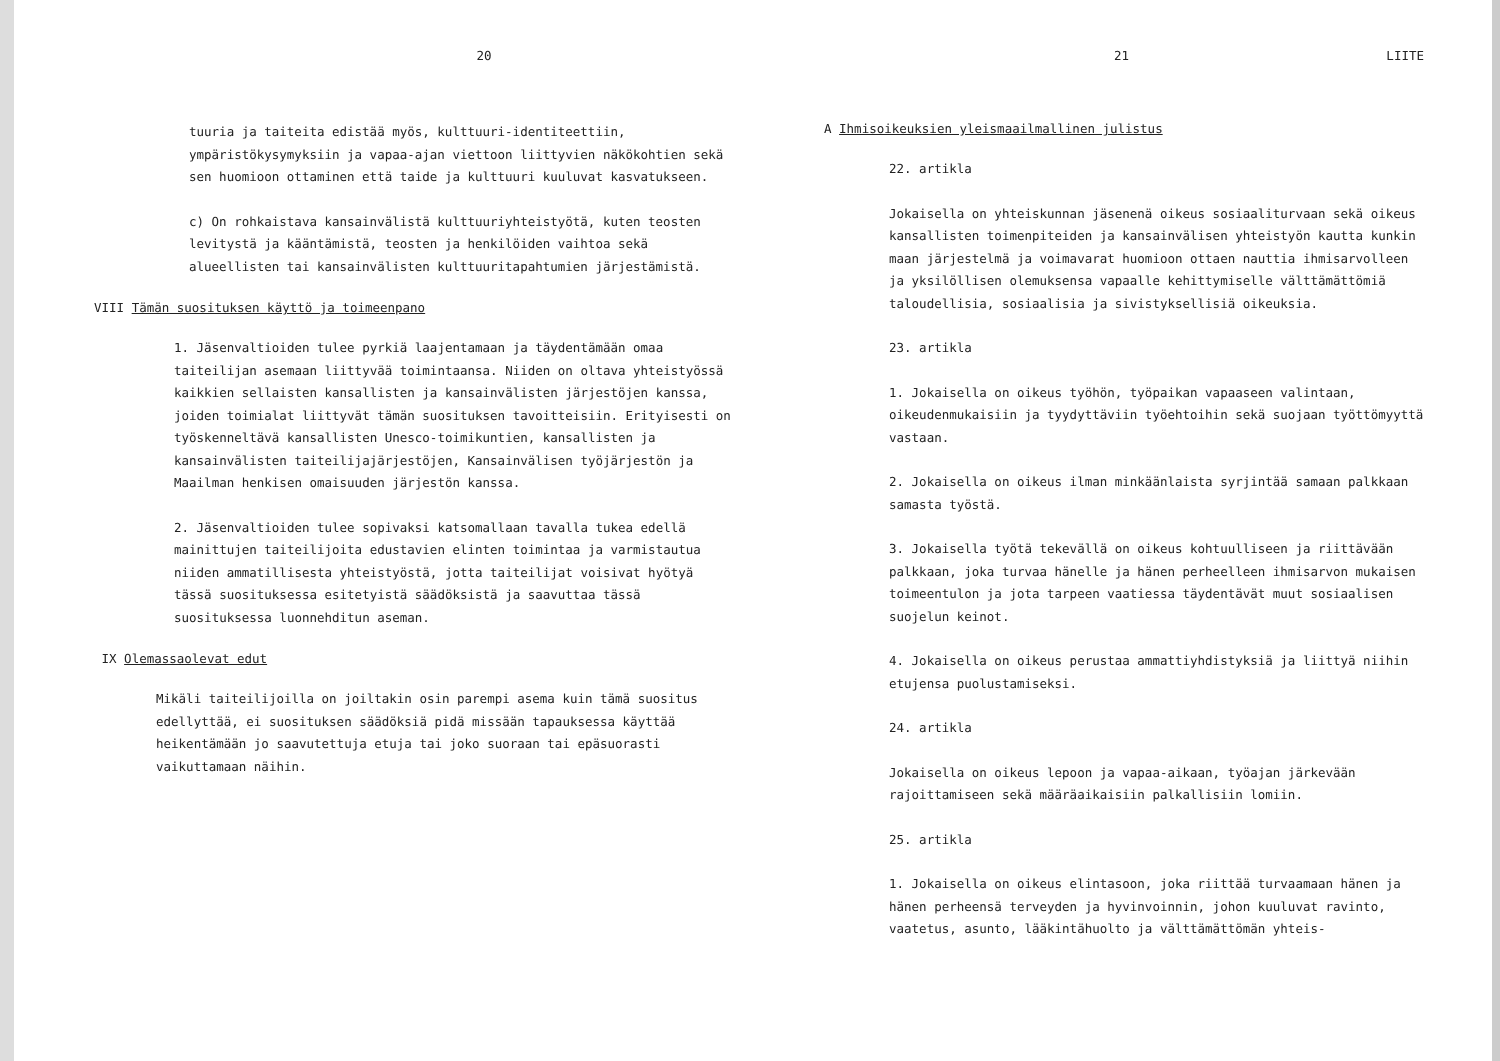20
tuuria ja taiteita edistää myös, kulttuuri-identiteettiin, ympäristökysymyksiin ja vapaa-ajan viettoon liittyvien näkökohtien sekä sen huomioon ottaminen että taide ja kulttuuri kuuluvat kasvatukseen.
c) On rohkaistava kansainvälistä kulttuuriyhteistyötä, kuten teosten levitystä ja kääntämistä, teosten ja henkilöiden vaihtoa sekä alueellisten tai kansainvälisten kulttuuritapahtumien järjestämistä.
VIII Tämän suosituksen käyttö ja toimeenpano
1. Jäsenvaltioiden tulee pyrkiä laajentamaan ja täydentämään omaa taiteilijan asemaan liittyvää toimintaansa. Niiden on oltava yhteistyössä kaikkien sellaisten kansallisten ja kansainvälisten järjestöjen kanssa, joiden toimialat liittyvät tämän suosituksen tavoitteisiin. Erityisesti on työskenneltävä kansallisten Unesco-toimikuntien, kansallisten ja kansainvälisten taiteilijajärjestöjen, Kansainvälisen työjärjestön ja Maailman henkisen omaisuuden järjestön kanssa.
2. Jäsenvaltioiden tulee sopivaksi katsomallaan tavalla tukea edellä mainittujen taiteilijoita edustavien elinten toimintaa ja varmistautua niiden ammatillisesta yhteistyöstä, jotta taiteilijat voisivat hyötyä tässä suosituksessa esitetyistä säädöksistä ja saavuttaa tässä suosituksessa luonnehditun aseman.
IX Olemassaolevat edut
Mikäli taiteilijoilla on joiltakin osin parempi asema kuin tämä suositus edellyttää, ei suosituksen säädöksiä pidä missään tapauksessa käyttää heikentämään jo saavutettuja etuja tai joko suoraan tai epäsuorasti vaikuttamaan näihin.
21 LIITE
A Ihmisoikeuksien yleismaailmallinen julistus
22. artikla
Jokaisella on yhteiskunnan jäsenenä oikeus sosiaaliturvaan sekä oikeus kansallisten toimenpiteiden ja kansainvälisen yhteistyön kautta kunkin maan järjestelmä ja voimavarat huomioon ottaen nauttia ihmisarvolleen ja yksilöllisen olemuksensa vapaalle kehittymiselle välttämättömiä taloudellisia, sosiaalisia ja sivistyksellisiä oikeuksia.
23. artikla
1. Jokaisella on oikeus työhön, työpaikan vapaaseen valintaan, oikeudenmukaisiin ja tyydyttäviin työehtoihin sekä suojaan työttömyyttä vastaan.
2. Jokaisella on oikeus ilman minkäänlaista syrjintää samaan palkkaan samasta työstä.
3. Jokaisella työtä tekevällä on oikeus kohtuulliseen ja riittävään palkkaan, joka turvaa hänelle ja hänen perheelleen ihmisarvon mukaisen toimeentulon ja jota tarpeen vaatiessa täydentävät muut sosiaalisen suojelun keinot.
4. Jokaisella on oikeus perustaa ammattiyhdistyksiä ja liittyä niihin etujensa puolustamiseksi.
24. artikla
Jokaisella on oikeus lepoon ja vapaa-aikaan, työajan järkevään rajoittamiseen sekä määräaikaisiin palkallisiin lomiin.
25. artikla
1. Jokaisella on oikeus elintasoon, joka riittää turvaamaan hänen ja hänen perheensä terveyden ja hyvinvoinnin, johon kuuluvat ravinto, vaatetus, asunto, lääkintähuolto ja välttämättömän yhteis-